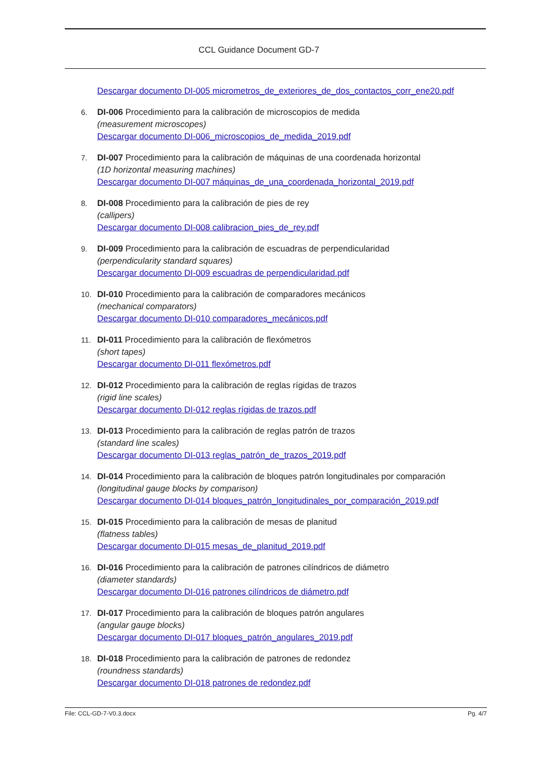CCL Guidance Document GD-7
Descargar documento DI-005 micrometros_de_exteriores_de_dos_contactos_corr_ene20.pdf
6. DI-006 Procedimiento para la calibración de microscopios de medida
(measurement microscopes)
Descargar documento DI-006_microscopios_de_medida_2019.pdf
7. DI-007 Procedimiento para la calibración de máquinas de una coordenada horizontal
(1D horizontal measuring machines)
Descargar documento DI-007 máquinas_de_una_coordenada_horizontal_2019.pdf
8. DI-008 Procedimiento para la calibración de pies de rey
(callipers)
Descargar documento DI-008 calibracion_pies_de_rey.pdf
9. DI-009 Procedimiento para la calibración de escuadras de perpendicularidad
(perpendicularity standard squares)
Descargar documento DI-009 escuadras de perpendicularidad.pdf
10. DI-010 Procedimiento para la calibración de comparadores mecánicos
(mechanical comparators)
Descargar documento DI-010 comparadores_mecánicos.pdf
11. DI-011 Procedimiento para la calibración de flexómetros
(short tapes)
Descargar documento DI-011 flexómetros.pdf
12. DI-012 Procedimiento para la calibración de reglas rígidas de trazos
(rigid line scales)
Descargar documento DI-012 reglas rígidas de trazos.pdf
13. DI-013 Procedimiento para la calibración de reglas patrón de trazos
(standard line scales)
Descargar documento DI-013 reglas_patrón_de_trazos_2019.pdf
14. DI-014 Procedimiento para la calibración de bloques patrón longitudinales por comparación
(longitudinal gauge blocks by comparison)
Descargar documento DI-014 bloques_patrón_longitudinales_por_comparación_2019.pdf
15. DI-015 Procedimiento para la calibración de mesas de planitud
(flatness tables)
Descargar documento DI-015 mesas_de_planitud_2019.pdf
16. DI-016 Procedimiento para la calibración de patrones cilíndricos de diámetro
(diameter standards)
Descargar documento DI-016 patrones cilíndricos de diámetro.pdf
17. DI-017 Procedimiento para la calibración de bloques patrón angulares
(angular gauge blocks)
Descargar documento DI-017 bloques_patrón_angulares_2019.pdf
18. DI-018 Procedimiento para la calibración de patrones de redondez
(roundness standards)
Descargar documento DI-018 patrones de redondez.pdf
File: CCL-GD-7-V0.3.docx Pg. 4/7